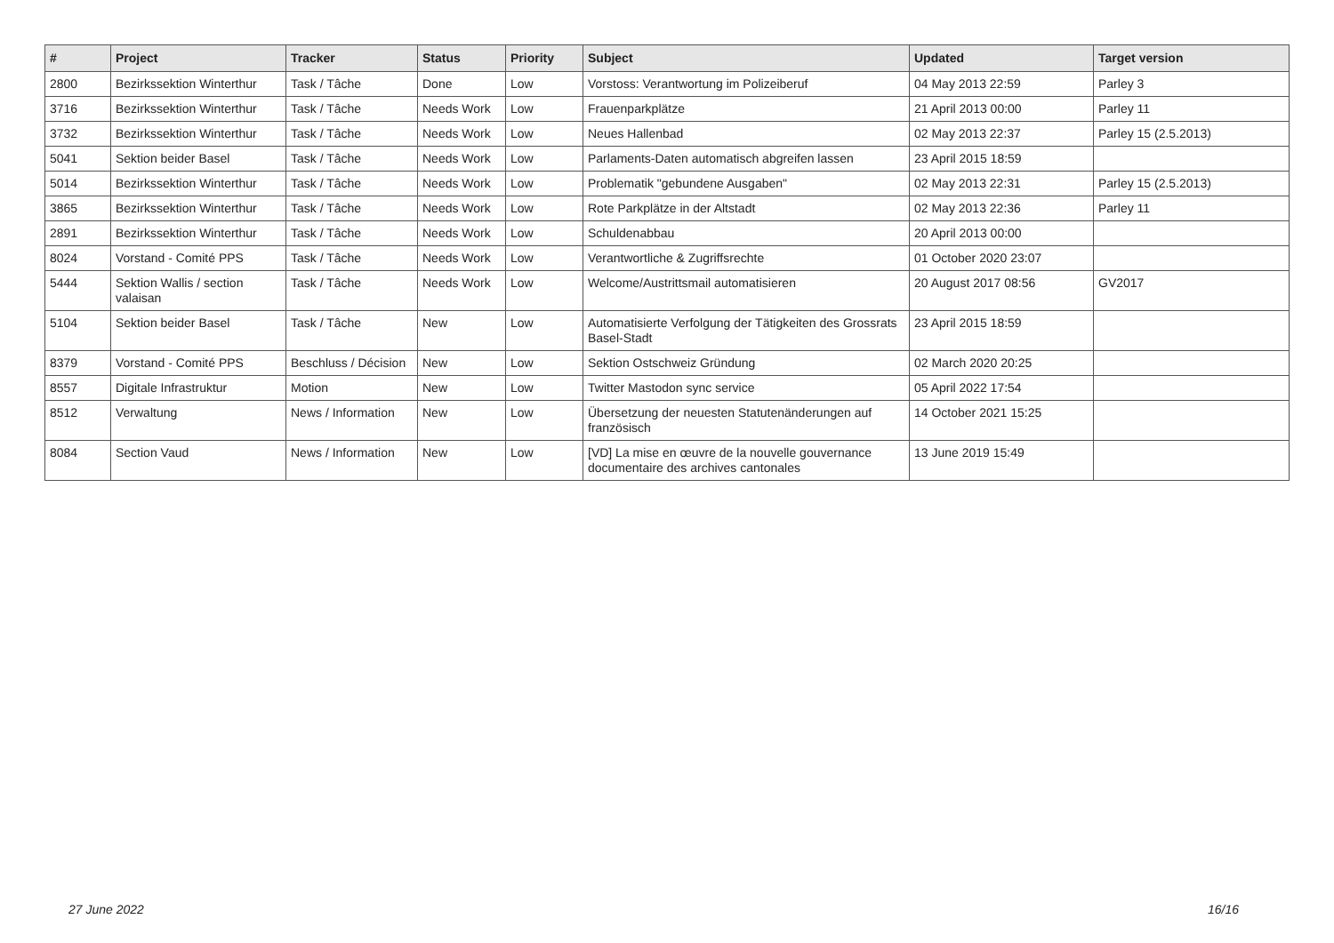| # | Project | Tracker | Status | Priority | Subject | Updated | Target version |
| --- | --- | --- | --- | --- | --- | --- | --- |
| 2800 | Bezirkssektion Winterthur | Task / Tâche | Done | Low | Vorstoss: Verantwortung im Polizeiberuf | 04 May 2013 22:59 | Parley 3 |
| 3716 | Bezirkssektion Winterthur | Task / Tâche | Needs Work | Low | Frauenparkplätze | 21 April 2013 00:00 | Parley 11 |
| 3732 | Bezirkssektion Winterthur | Task / Tâche | Needs Work | Low | Neues Hallenbad | 02 May 2013 22:37 | Parley 15 (2.5.2013) |
| 5041 | Sektion beider Basel | Task / Tâche | Needs Work | Low | Parlaments-Daten automatisch abgreifen lassen | 23 April 2015 18:59 | |
| 5014 | Bezirkssektion Winterthur | Task / Tâche | Needs Work | Low | Problematik "gebundene Ausgaben" | 02 May 2013 22:31 | Parley 15 (2.5.2013) |
| 3865 | Bezirkssektion Winterthur | Task / Tâche | Needs Work | Low | Rote Parkplätze in der Altstadt | 02 May 2013 22:36 | Parley 11 |
| 2891 | Bezirkssektion Winterthur | Task / Tâche | Needs Work | Low | Schuldenabbau | 20 April 2013 00:00 | |
| 8024 | Vorstand - Comité PPS | Task / Tâche | Needs Work | Low | Verantwortliche & Zugriffsrechte | 01 October 2020 23:07 | |
| 5444 | Sektion Wallis / section valaisan | Task / Tâche | Needs Work | Low | Welcome/Austrittsmail automatisieren | 20 August 2017 08:56 | GV2017 |
| 5104 | Sektion beider Basel | Task / Tâche | New | Low | Automatisierte Verfolgung der Tätigkeiten des Grossrats Basel-Stadt | 23 April 2015 18:59 | |
| 8379 | Vorstand - Comité PPS | Beschluss / Décision | New | Low | Sektion Ostschweiz Gründung | 02 March 2020 20:25 | |
| 8557 | Digitale Infrastruktur | Motion | New | Low | Twitter Mastodon sync service | 05 April 2022 17:54 | |
| 8512 | Verwaltung | News / Information | New | Low | Übersetzung der neuesten Statutenänderungen auf französisch | 14 October 2021 15:25 | |
| 8084 | Section Vaud | News / Information | New | Low | [VD] La mise en œuvre de la nouvelle gouvernance documentaire des archives cantonales | 13 June 2019 15:49 | |
27 June 2022 16/16